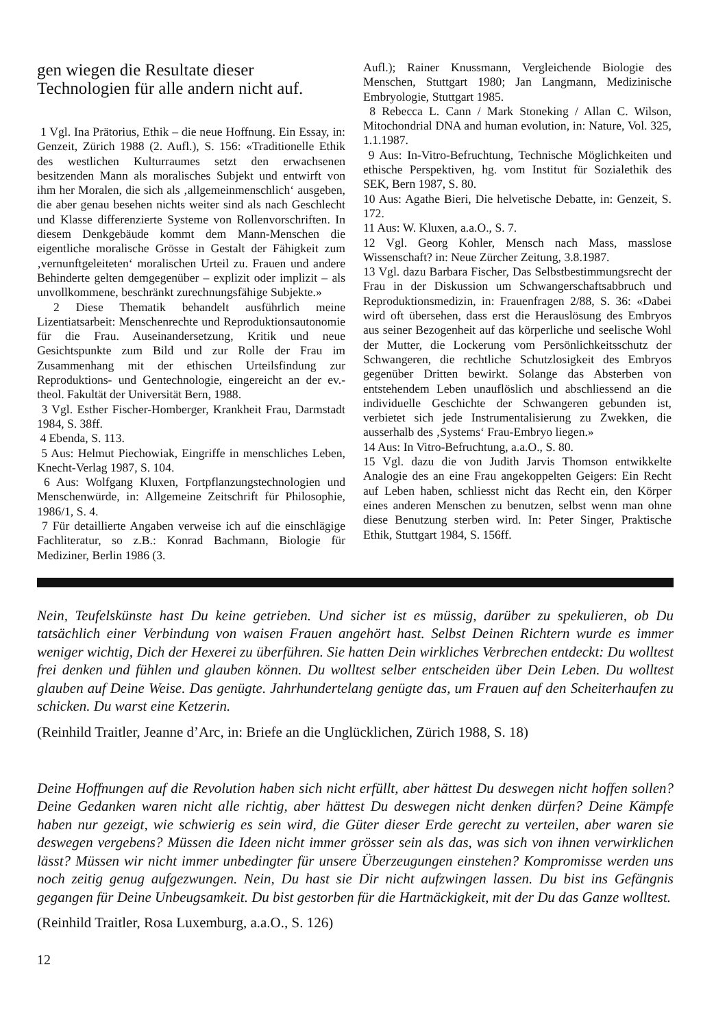gen wiegen die Resultate dieser Technologien für alle andern nicht auf.
1 Vgl. Ina Prätorius, Ethik – die neue Hoffnung. Ein Essay, in: Genzeit, Zürich 1988 (2. Aufl.), S. 156: «Traditionelle Ethik des westlichen Kulturraumes setzt den erwachsenen besitzenden Mann als moralisches Subjekt und entwirft von ihm her Moralen, die sich als ‚allgemeinmenschlich‘ ausgeben, die aber genau besehen nichts weiter sind als nach Geschlecht und Klasse differenzierte Systeme von Rollenvorschriften. In diesem Denkgebäude kommt dem Mann-Menschen die eigentliche moralische Grösse in Gestalt der Fähigkeit zum ‚vernunftgeleiteten‘ moralischen Urteil zu. Frauen und andere Behinderte gelten demgegenüber – explizit oder implizit – als unvollkommene, beschränkt zurechnungsfähige Subjekte.»
2 Diese Thematik behandelt ausführlich meine Lizentiatsarbeit: Menschenrechte und Reproduktionsautonomie für die Frau. Auseinandersetzung, Kritik und neue Gesichtspunkte zum Bild und zur Rolle der Frau im Zusammenhang mit der ethischen Urteilsfindung zur Reproduktions- und Gentechnologie, eingereicht an der ev.-theol. Fakultät der Universität Bern, 1988.
3 Vgl. Esther Fischer-Homberger, Krankheit Frau, Darmstadt 1984, S. 38ff.
4 Ebenda, S. 113.
5 Aus: Helmut Piechowiak, Eingriffe in menschliches Leben, Knecht-Verlag 1987, S. 104.
6 Aus: Wolfgang Kluxen, Fortpflanzungstechnologien und Menschenwürde, in: Allgemeine Zeitschrift für Philosophie, 1986/1, S. 4.
7 Für detaillierte Angaben verweise ich auf die einschlägige Fachliteratur, so z.B.: Konrad Bachmann, Biologie für Mediziner, Berlin 1986 (3.
Aufl.); Rainer Knussmann, Vergleichende Biologie des Menschen, Stuttgart 1980; Jan Langmann, Medizinische Embryologie, Stuttgart 1985.
8 Rebecca L. Cann / Mark Stoneking / Allan C. Wilson, Mitochondrial DNA and human evolution, in: Nature, Vol. 325, 1.1.1987.
9 Aus: In-Vitro-Befruchtung, Technische Möglichkeiten und ethische Perspektiven, hg. vom Institut für Sozialethik des SEK, Bern 1987, S. 80.
10 Aus: Agathe Bieri, Die helvetische Debatte, in: Genzeit, S. 172.
11 Aus: W. Kluxen, a.a.O., S. 7.
12 Vgl. Georg Kohler, Mensch nach Mass, masslose Wissenschaft? in: Neue Zürcher Zeitung, 3.8.1987.
13 Vgl. dazu Barbara Fischer, Das Selbstbestimmungsrecht der Frau in der Diskussion um Schwangerschaftsabbruch und Reproduktionsmedizin, in: Frauenfragen 2/88, S. 36: «Dabei wird oft übersehen, dass erst die Herauslösung des Embryos aus seiner Bezogenheit auf das körperliche und seelische Wohl der Mutter, die Lockerung vom Persönlichkeitsschutz der Schwangeren, die rechtliche Schutzlosigkeit des Embryos gegenüber Dritten bewirkt. Solange das Absterben von entstehendem Leben unauflöslich und abschliessend an die individuelle Geschichte der Schwangeren gebunden ist, verbietet sich jede Instrumentalisierung zu Zwekken, die ausserhalb des ‚Systems‘ Frau-Embryo liegen.»
14 Aus: In Vitro-Befruchtung, a.a.O., S. 80.
15 Vgl. dazu die von Judith Jarvis Thomson entwikkelte Analogie des an eine Frau angekoppelten Geigers: Ein Recht auf Leben haben, schliesst nicht das Recht ein, den Körper eines anderen Menschen zu benutzen, selbst wenn man ohne diese Benutzung sterben wird. In: Peter Singer, Praktische Ethik, Stuttgart 1984, S. 156ff.
Nein, Teufelskünste hast Du keine getrieben. Und sicher ist es müssig, darüber zu spekulieren, ob Du tatsächlich einer Verbindung von waisen Frauen angehört hast. Selbst Deinen Richtern wurde es immer weniger wichtig, Dich der Hexerei zu überführen. Sie hatten Dein wirkliches Verbrechen entdeckt: Du wolltest frei denken und fühlen und glauben können. Du wolltest selber entscheiden über Dein Leben. Du wolltest glauben auf Deine Weise. Das genügte. Jahrhundertelang genügte das, um Frauen auf den Scheiterhaufen zu schicken. Du warst eine Ketzerin.
(Reinhild Traitler, Jeanne d’Arc, in: Briefe an die Unglücklichen, Zürich 1988, S. 18)
Deine Hoffnungen auf die Revolution haben sich nicht erfüllt, aber hättest Du deswegen nicht hoffen sollen? Deine Gedanken waren nicht alle richtig, aber hättest Du deswegen nicht denken dürfen? Deine Kämpfe haben nur gezeigt, wie schwierig es sein wird, die Güter dieser Erde gerecht zu verteilen, aber waren sie deswegen vergebens? Müssen die Ideen nicht immer grösser sein als das, was sich von ihnen verwirklichen lässt? Müssen wir nicht immer unbedingter für unsere Überzeugungen einstehen? Kompromisse werden uns noch zeitig genug aufgezwungen. Nein, Du hast sie Dir nicht aufzwingen lassen. Du bist ins Gefängnis gegangen für Deine Unbeugsamkeit. Du bist gestorben für die Hartnäckigkeit, mit der Du das Ganze wolltest.
(Reinhild Traitler, Rosa Luxemburg, a.a.O., S. 126)
12